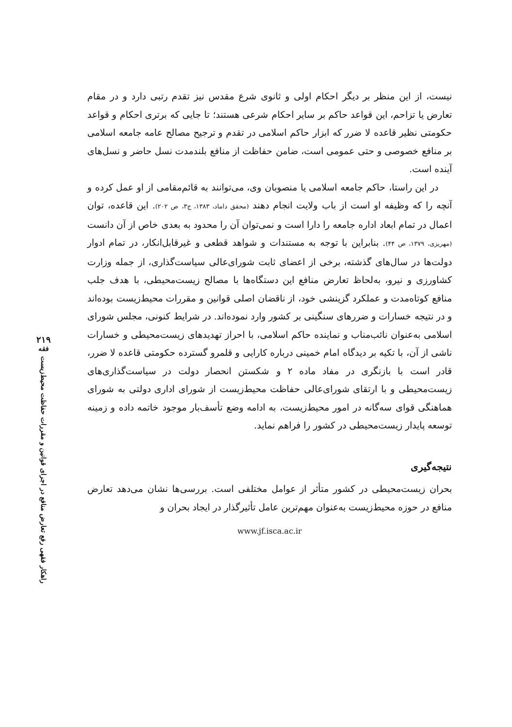۲۱۹
فقه
راهکار فقهی رفع تعارض منافع در اجرای قوانین و مقررات حفاظت محیط‌زیست
نیست، از این منظر بر دیگر احکام اولی و ثانوی شرع مقدس نیز تقدم رتبی دارد و در مقام تعارض یا تزاحم، این قواعد حاکم بر سایر احکام شرعی هستند؛ تا جایی که برتری احکام و قواعد حکومتی نظیر قاعده لا ضرر که ابزار حاکم اسلامی در تقدم و ترجیح مصالح عامه جامعه اسلامی بر منافع خصوصی و حتی عمومی است، ضامن حفاظت از منافع بلندمدت نسل حاضر و نسل‌های آینده است.
در این راستا، حاکم جامعه اسلامی یا منصوبان وی، می‌توانند به قائم‌مقامی از او عمل کرده و آنچه را که وظیفه او است از باب ولایت انجام دهند (محقق داماد، ۱۳۸۳، ج۳، ص ۲۰۲). این قاعده، توان اعمال در تمام ابعاد اداره جامعه را دارا است و نمی‌توان آن را محدود به بعدی خاص از آن دانست (مهریزی، ۱۳۷۹، ص ۴۴). بنابراین با توجه به مستندات و شواهد قطعی و غیرقابل‌انکار، در تمام ادوار دولت‌ها در سال‌های گذشته، برخی از اعضای ثابت شورای‌عالی سیاست‌گذاری، از جمله وزارت کشاورزی و نیرو، به‌لحاظ تعارض منافع این دستگاه‌ها با مصالح زیست‌محیطی، با هدف جلب منافع کوتاه‌مدت و عملکرد گزینشی خود، از ناقضان اصلی قوانین و مقررات محیط‌زیست بوده‌اند و در نتیجه خسارات و ضررهای سنگینی بر کشور وارد نموده‌اند. در شرایط کنونی، مجلس شورای اسلامی به‌عنوان نائب‌مناب و نماینده حاکم اسلامی، با احراز تهدیدهای زیست‌محیطی و خسارات ناشی از آن، با تکیه بر دیدگاه امام خمینی درباره کارایی و قلمرو گسترده حکومتی قاعده لا ضرر، قادر است با بازنگری در مفاد ماده ۲ و شکستن انحصار دولت در سیاست‌گذاری‌های زیست‌محیطی و با ارتقای شورای‌عالی حفاظت محیط‌زیست از شورای اداری دولتی به شورای هماهنگی قوای سه‌گانه در امور محیط‌زیست، به ادامه وضع تأسف‌بار موجود خاتمه داده و زمینه توسعه پایدار زیست‌محیطی در کشور را فراهم نماید.
نتیجه‌گیری
بحران زیست‌محیطی در کشور متأثر از عوامل مختلفی است. بررسی‌ها نشان می‌دهد تعارض منافع در حوزه محیط‌زیست به‌عنوان مهم‌ترین عامل تأثیرگذار در ایجاد بحران و
www.jf.isca.ac.ir